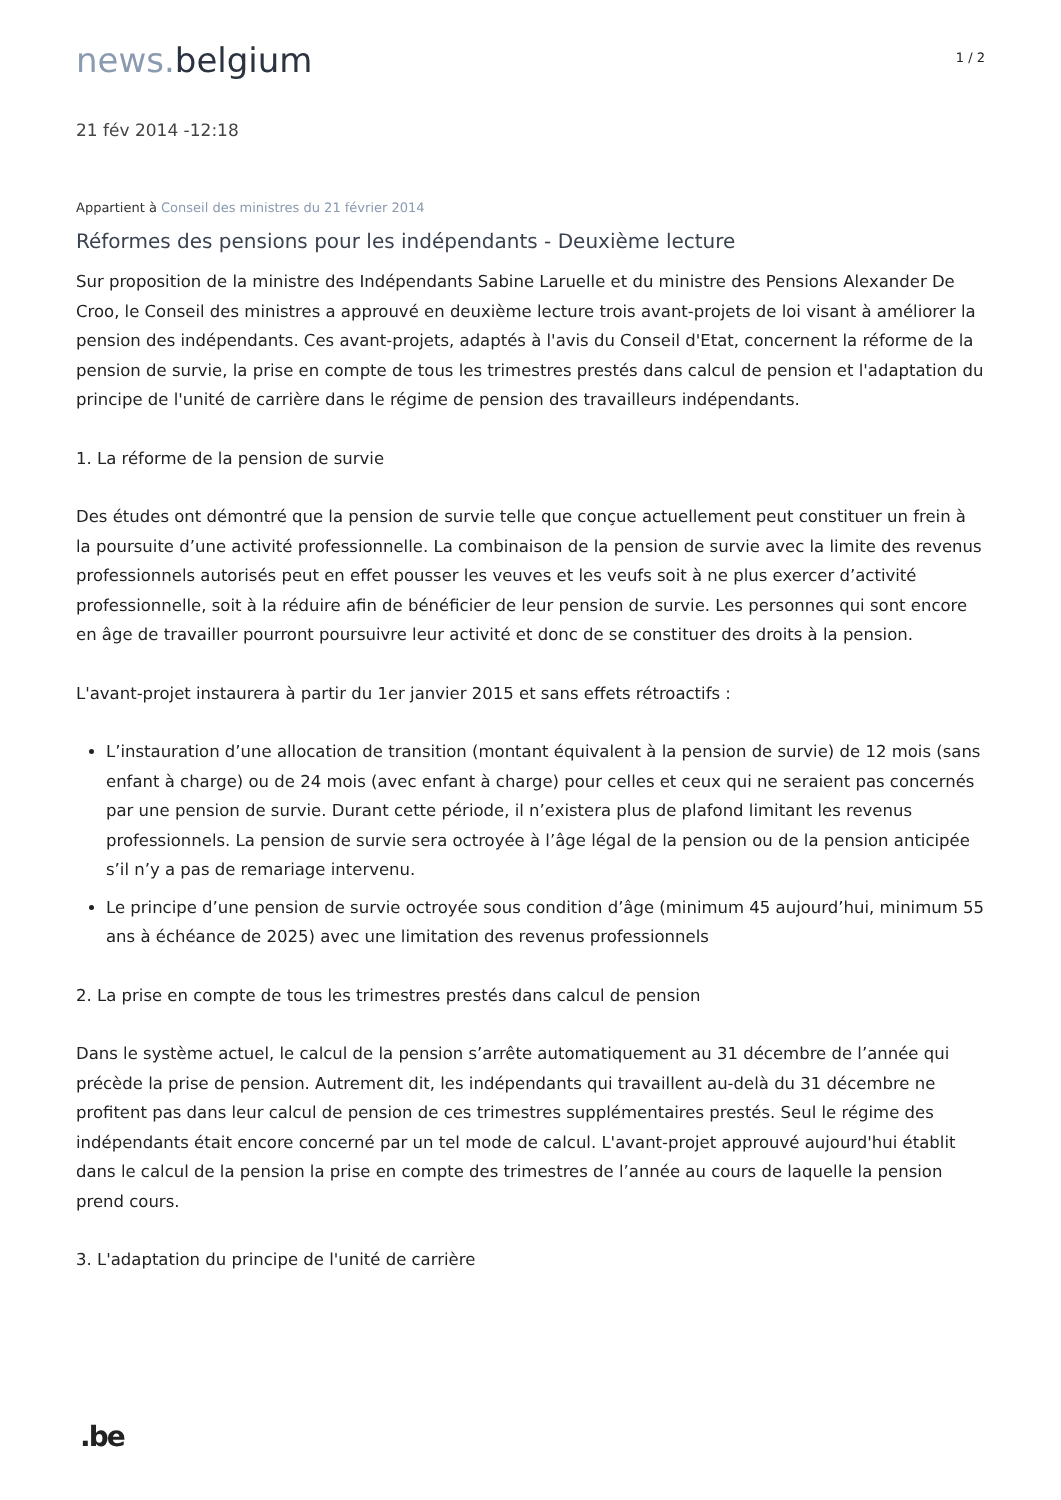news. belgium
1 / 2
21 fév 2014 -12:18
Appartient à Conseil des ministres du 21 février 2014
Réformes des pensions pour les indépendants - Deuxième lecture
Sur proposition de la ministre des Indépendants Sabine Laruelle et du ministre des Pensions Alexander De Croo, le Conseil des ministres a approuvé en deuxième lecture trois avant-projets de loi visant à améliorer la pension des indépendants. Ces avant-projets, adaptés à l'avis du Conseil d'Etat, concernent la réforme de la pension de survie, la prise en compte de tous les trimestres prestés dans calcul de pension et l'adaptation du principe de l'unité de carrière dans le régime de pension des travailleurs indépendants.
1. La réforme de la pension de survie
Des études ont démontré que la pension de survie telle que conçue actuellement peut constituer un frein à la poursuite d’une activité professionnelle. La combinaison de la pension de survie avec la limite des revenus professionnels autorisés peut en effet pousser les veuves et les veufs soit à ne plus exercer d’activité professionnelle, soit à la réduire afin de bénéficier de leur pension de survie. Les personnes qui sont encore en âge de travailler pourront poursuivre leur activité et donc de se constituer des droits à la pension.
L'avant-projet instaurera à partir du 1er janvier 2015 et sans effets rétroactifs :
L’instauration d’une allocation de transition (montant équivalent à la pension de survie) de 12 mois (sans enfant à charge) ou de 24 mois (avec enfant à charge) pour celles et ceux qui ne seraient pas concernés par une pension de survie. Durant cette période, il n’existera plus de plafond limitant les revenus professionnels. La pension de survie sera octroyée à l’âge légal de la pension ou de la pension anticipée s’il n’y a pas de remariage intervenu.
Le principe d’une pension de survie octroyée sous condition d’âge (minimum 45 aujourd’hui, minimum 55 ans à échéance de 2025) avec une limitation des revenus professionnels
2. La prise en compte de tous les trimestres prestés dans calcul de pension
Dans le système actuel, le calcul de la pension s’arrête automatiquement au 31 décembre de l’année qui précède la prise de pension. Autrement dit, les indépendants qui travaillent au-delà du 31 décembre ne profitent pas dans leur calcul de pension de ces trimestres supplémentaires prestés. Seul le régime des indépendants était encore concerné par un tel mode de calcul. L'avant-projet approuvé aujourd'hui établit dans le calcul de la pension la prise en compte des trimestres de l’année au cours de laquelle la pension prend cours.
3. L'adaptation du principe de l'unité de carrière
.be